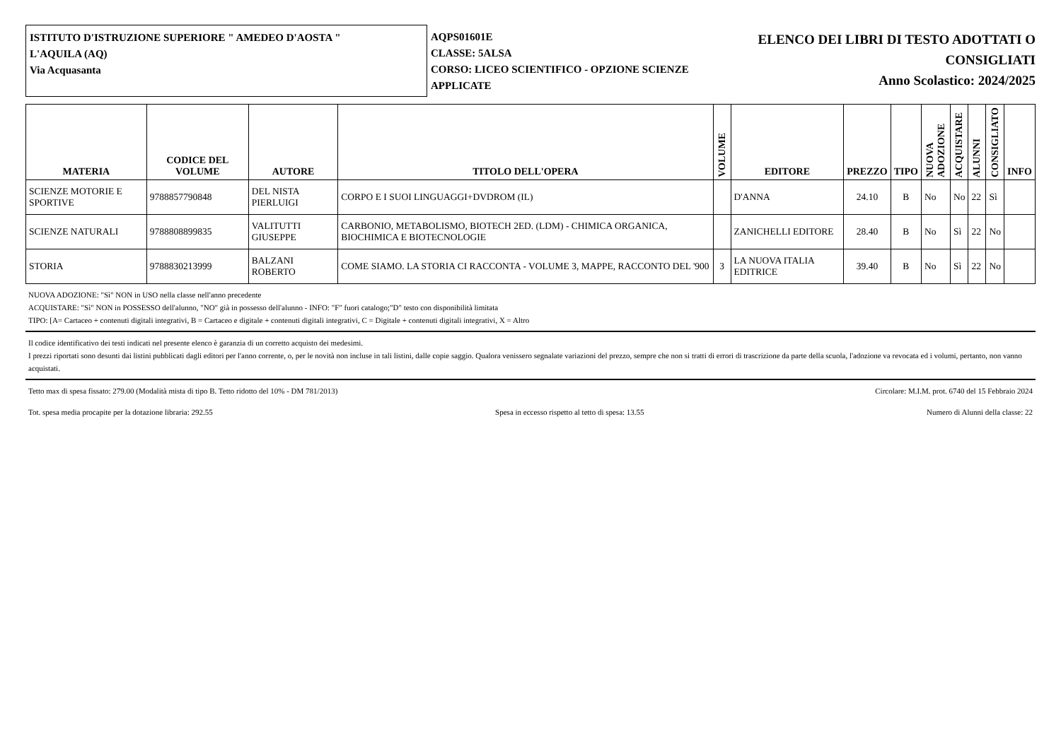ISTITUTO D'ISTRUZIONE SUPERIORE " AMEDEO D'AOSTA "
L'AQUILA (AQ)
Via Acquasanta
AQPS01601E
CLASSE: 5ALSA
CORSO: LICEO SCIENTIFICO - OPZIONE SCIENZE APPLICATE
ELENCO DEI LIBRI DI TESTO ADOTTATI O
CONSIGLIATI
Anno Scolastico: 2024/2025
| MATERIA | CODICE DEL VOLUME | AUTORE | TITOLO DELL'OPERA | VOLUME | EDITORE | PREZZO | TIPO | NUOVA ADOZIONE | ACQUISTARE | ALUNNI | CONSIGLIATO | INFO |
| --- | --- | --- | --- | --- | --- | --- | --- | --- | --- | --- | --- | --- |
| SCIENZE MOTORIE E SPORTIVE | 9788857790848 | DEL NISTA PIERLUIGI | CORPO E I SUOI LINGUAGGI+DVDROM (IL) | | D'ANNA | 24.10 | B | No | No | 22 | Sì | |
| SCIENZE NATURALI | 9788808899835 | VALITUTTI GIUSEPPE | CARBONIO, METABOLISMO, BIOTECH 2ED. (LDM) - CHIMICA ORGANICA, BIOCHIMICA E BIOTECNOLOGIE | | ZANICHELLI EDITORE | 28.40 | B | No | Sì | 22 | No | |
| STORIA | 9788830213999 | BALZANI ROBERTO | COME SIAMO. LA STORIA CI RACCONTA - VOLUME 3, MAPPE, RACCONTO DEL '900 | 3 | LA NUOVA ITALIA EDITRICE | 39.40 | B | No | Sì | 22 | No | |
NUOVA ADOZIONE: "Sì" NON in USO nella classe nell'anno precedente
ACQUISTARE: "Sì" NON in POSSESSO dell'alunno, "NO" già in possesso dell'alunno - INFO: "F" fuori catalogo;"D" testo con disponibilità limitata
TIPO: [A= Cartaceo + contenuti digitali integrativi, B = Cartaceo e digitale + contenuti digitali integrativi, C = Digitale + contenuti digitali integrativi, X = Altro
Il codice identificativo dei testi indicati nel presente elenco è garanzia di un corretto acquisto dei medesimi.
I prezzi riportati sono desunti dai listini pubblicati dagli editori per l'anno corrente, o, per le novità non incluse in tali listini, dalle copie saggio. Qualora venissero segnalate variazioni del prezzo, sempre che non si tratti di errori di trascrizione da parte della scuola, l'adozione va revocata ed i volumi, pertanto, non vanno acquistati.
Tetto max di spesa fissato: 279.00 (Modalità mista di tipo B. Tetto ridotto del 10% - DM 781/2013) Circolare: M.I.M. prot. 6740 del 15 Febbraio 2024
Tot. spesa media procapite per la dotazione libraria: 292.55 Spesa in eccesso rispetto al tetto di spesa: 13.55 Numero di Alunni della classe: 22